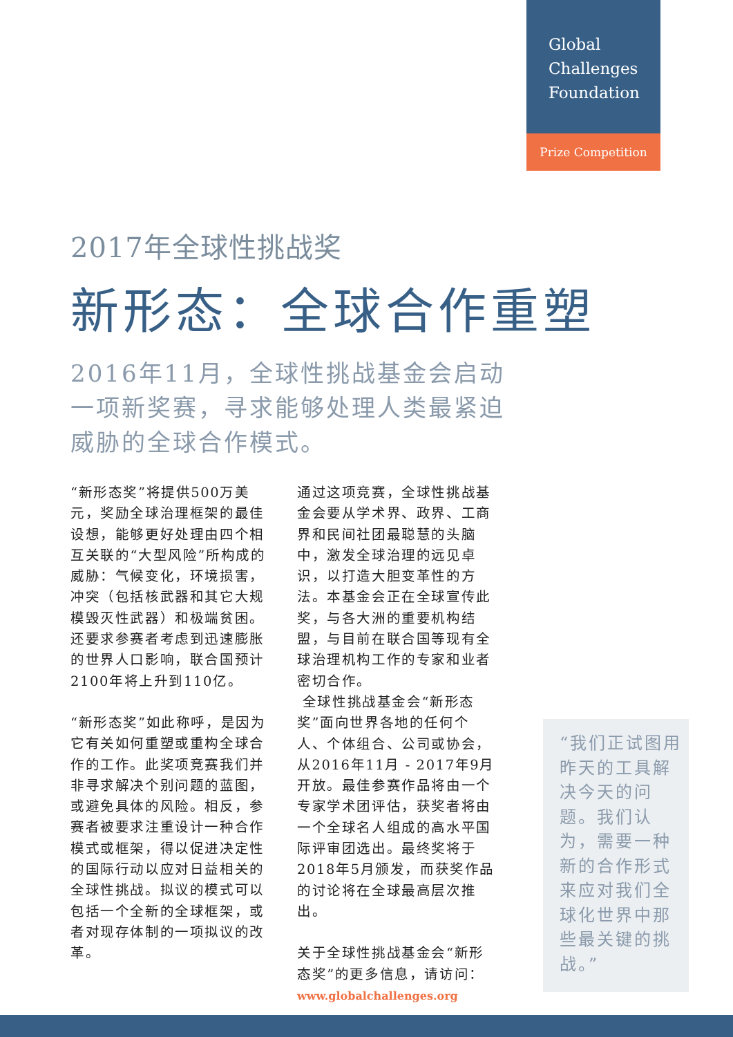Global
Challenges
Foundation
Prize Competition
2017年全球性挑战奖
新形态：全球合作重塑
2016年11月，全球性挑战基金会启动
一项新奖赛，寻求能够处理人类最紧迫
威胁的全球合作模式。
“新形态奖”将提供500万美元，奖励全球治理框架的最佳设想，能够更好处理由四个相互关联的“大型风险”所构成的威胁：气候变化，环境损害，冲突（包括核武器和其它大规模毁灭性武器）和极端贫困。还要求参赛者考虑到迅速膨胀的世界人口影响，联合国预计2100年将上升到110亿。
“新形态奖”如此称呼，是因为它有关如何重塑或重构全球合作的工作。此奖项竞赛我们并非寻求解决个别问题的蓝图，或避免具体的风险。相反，参赛者被要求注重设计一种合作模式或框架，得以促进决定性的国际行动以应对日益相关的全球性挑战。拟议的模式可以包括一个全新的全球框架，或者对现存体制的一项拟议的改革。
通过这项竞赛，全球性挑战基金会要从学术界、政界、工商界和民间社团最聪慧的头脑中，激发全球治理的远见卓识，以打造大胆变革性的方法。本基金会正在全球宣传此奖，与各大洲的重要机构结盟，与目前在联合国等现有全球治理机构工作的专家和业者密切合作。
全球性挑战基金会“新形态奖”面向世界各地的任何个人、个体组合、公司或协会，从2016年11月 - 2017年9月开放。最佳参赛作品将由一个专家学术团评估，获奖者将由一个全球名人组成的高水平国际评审团选出。最终奖将于2018年5月颁发，而获奖作品的讨论将在全球最高层次推出。
关于全球性挑战基金会“新形态奖”的更多信息，请访问：
www.globalchallenges.org
“我们正试图用昨天的工具解决今天的问题。我们认为，需要一种新的合作形式来应对我们全球化世界中那些最关键的挑战。”